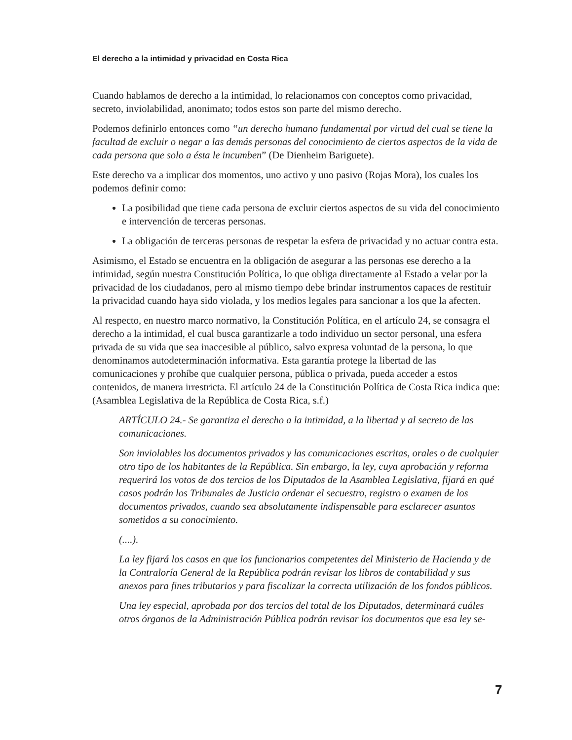El derecho a la intimidad y privacidad en Costa Rica
Cuando hablamos de derecho a la intimidad, lo relacionamos con conceptos como privacidad, secreto, inviolabilidad, anonimato; todos estos son parte del mismo derecho.
Podemos definirlo entonces como “un derecho humano fundamental por virtud del cual se tiene la facultad de excluir o negar a las demás personas del conocimiento de ciertos aspectos de la vida de cada persona que solo a ésta le incumben” (De Dienheim Bariguete).
Este derecho va a implicar dos momentos, uno activo y uno pasivo (Rojas Mora), los cuales los podemos definir como:
La posibilidad que tiene cada persona de excluir ciertos aspectos de su vida del conocimiento e intervención de terceras personas.
La obligación de terceras personas de respetar la esfera de privacidad y no actuar contra esta.
Asimismo, el Estado se encuentra en la obligación de asegurar a las personas ese derecho a la intimidad, según nuestra Constitución Política, lo que obliga directamente al Estado a velar por la privacidad de los ciudadanos, pero al mismo tiempo debe brindar instrumentos capaces de restituir la privacidad cuando haya sido violada, y los medios legales para sancionar a los que la afecten.
Al respecto, en nuestro marco normativo, la Constitución Política, en el artículo 24, se consagra el derecho a la intimidad, el cual busca garantizarle a todo individuo un sector personal, una esfera privada de su vida que sea inaccesible al público, salvo expresa voluntad de la persona, lo que denominamos autodeterminación informativa. Esta garantía protege la libertad de las comunicaciones y prohíbe que cualquier persona, pública o privada, pueda acceder a estos contenidos, de manera irrestricta. El artículo 24 de la Constitución Política de Costa Rica indica que: (Asamblea Legislativa de la República de Costa Rica, s.f.)
ARTÍCULO 24.- Se garantiza el derecho a la intimidad, a la libertad y al secreto de las comunicaciones.
Son inviolables los documentos privados y las comunicaciones escritas, orales o de cualquier otro tipo de los habitantes de la República. Sin embargo, la ley, cuya aprobación y reforma requerirá los votos de dos tercios de los Diputados de la Asamblea Legislativa, fijará en qué casos podrán los Tribunales de Justicia ordenar el secuestro, registro o examen de los documentos privados, cuando sea absolutamente indispensable para esclarecer asuntos sometidos a su conocimiento.
(....).
La ley fijará los casos en que los funcionarios competentes del Ministerio de Hacienda y de la Contraloría General de la República podrán revisar los libros de contabilidad y sus anexos para fines tributarios y para fiscalizar la correcta utilización de los fondos públicos.
Una ley especial, aprobada por dos tercios del total de los Diputados, determinará cuáles otros órganos de la Administración Pública podrán revisar los documentos que esa ley se-
7